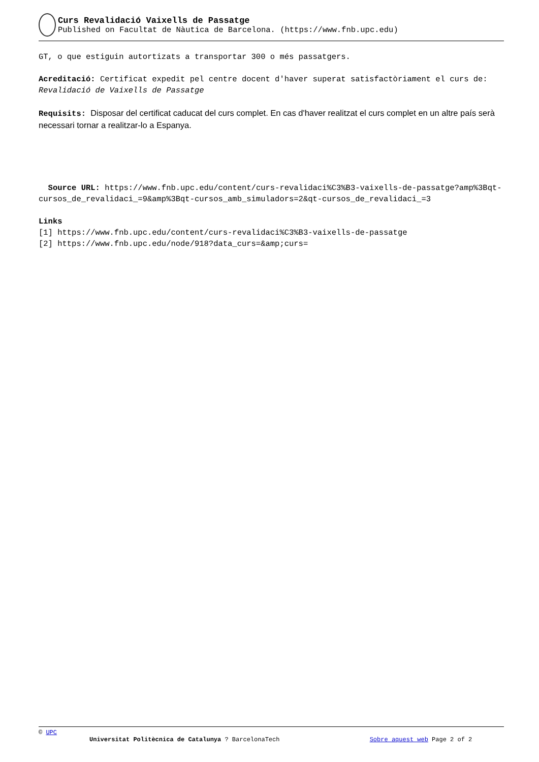Curs Revalidació Vaixells de Passatge
Published on Facultat de Nàutica de Barcelona. (https://www.fnb.upc.edu)
GT, o que estiguin autortizats a transportar 300 o més passatgers.
Acreditació: Certificat expedit pel centre docent d'haver superat satisfactòriament el curs de: Revalidació de Vaixells de Passatge
Requisits: Disposar del certificat caducat del curs complet. En cas d'haver realitzat el curs complet en un altre país serà necessari tornar a realitzar-lo a Espanya.
Source URL: https://www.fnb.upc.edu/content/curs-revalidaci%C3%B3-vaixells-de-passatge?amp%3Bqt-cursos_de_revalidaci_=9&amp%3Bqt-cursos_amb_simuladors=2&qt-cursos_de_revalidaci_=3
Links
[1] https://www.fnb.upc.edu/content/curs-revalidaci%C3%B3-vaixells-de-passatge
[2] https://www.fnb.upc.edu/node/918?data_curs=&amp;curs=
© UPC
Universitat Politècnica de Catalunya ? BarcelonaTech Sobre aquest web Page 2 of 2